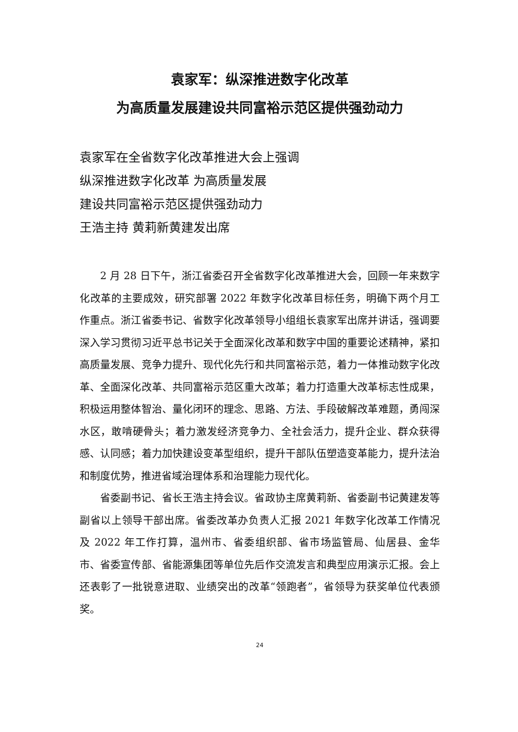袁家军：纵深推进数字化改革
为高质量发展建设共同富裕示范区提供强劲动力
袁家军在全省数字化改革推进大会上强调
纵深推进数字化改革 为高质量发展
建设共同富裕示范区提供强劲动力
王浩主持 黄莉新黄建发出席
2 月 28 日下午，浙江省委召开全省数字化改革推进大会，回顾一年来数字化改革的主要成效，研究部署 2022 年数字化改革目标任务，明确下两个月工作重点。浙江省委书记、省数字化改革领导小组组长袁家军出席并讲话，强调要深入学习贯彻习近平总书记关于全面深化改革和数字中国的重要论述精神，紧扣高质量发展、竞争力提升、现代化先行和共同富裕示范，着力一体推动数字化改革、全面深化改革、共同富裕示范区重大改革；着力打造重大改革标志性成果，积极运用整体智治、量化闭环的理念、思路、方法、手段破解改革难题，勇闯深水区，敢啃硬骨头；着力激发经济竞争力、全社会活力，提升企业、群众获得感、认同感；着力加快建设变革型组织，提升干部队伍塑造变革能力，提升法治和制度优势，推进省域治理体系和治理能力现代化。
省委副书记、省长王浩主持会议。省政协主席黄莉新、省委副书记黄建发等副省以上领导干部出席。省委改革办负责人汇报 2021 年数字化改革工作情况及 2022 年工作打算，温州市、省委组织部、省市场监管局、仙居县、金华市、省委宣传部、省能源集团等单位先后作交流发言和典型应用演示汇报。会上还表彰了一批锐意进取、业绩突出的改革“领跑者”，省领导为获奖单位代表颁奖。
24